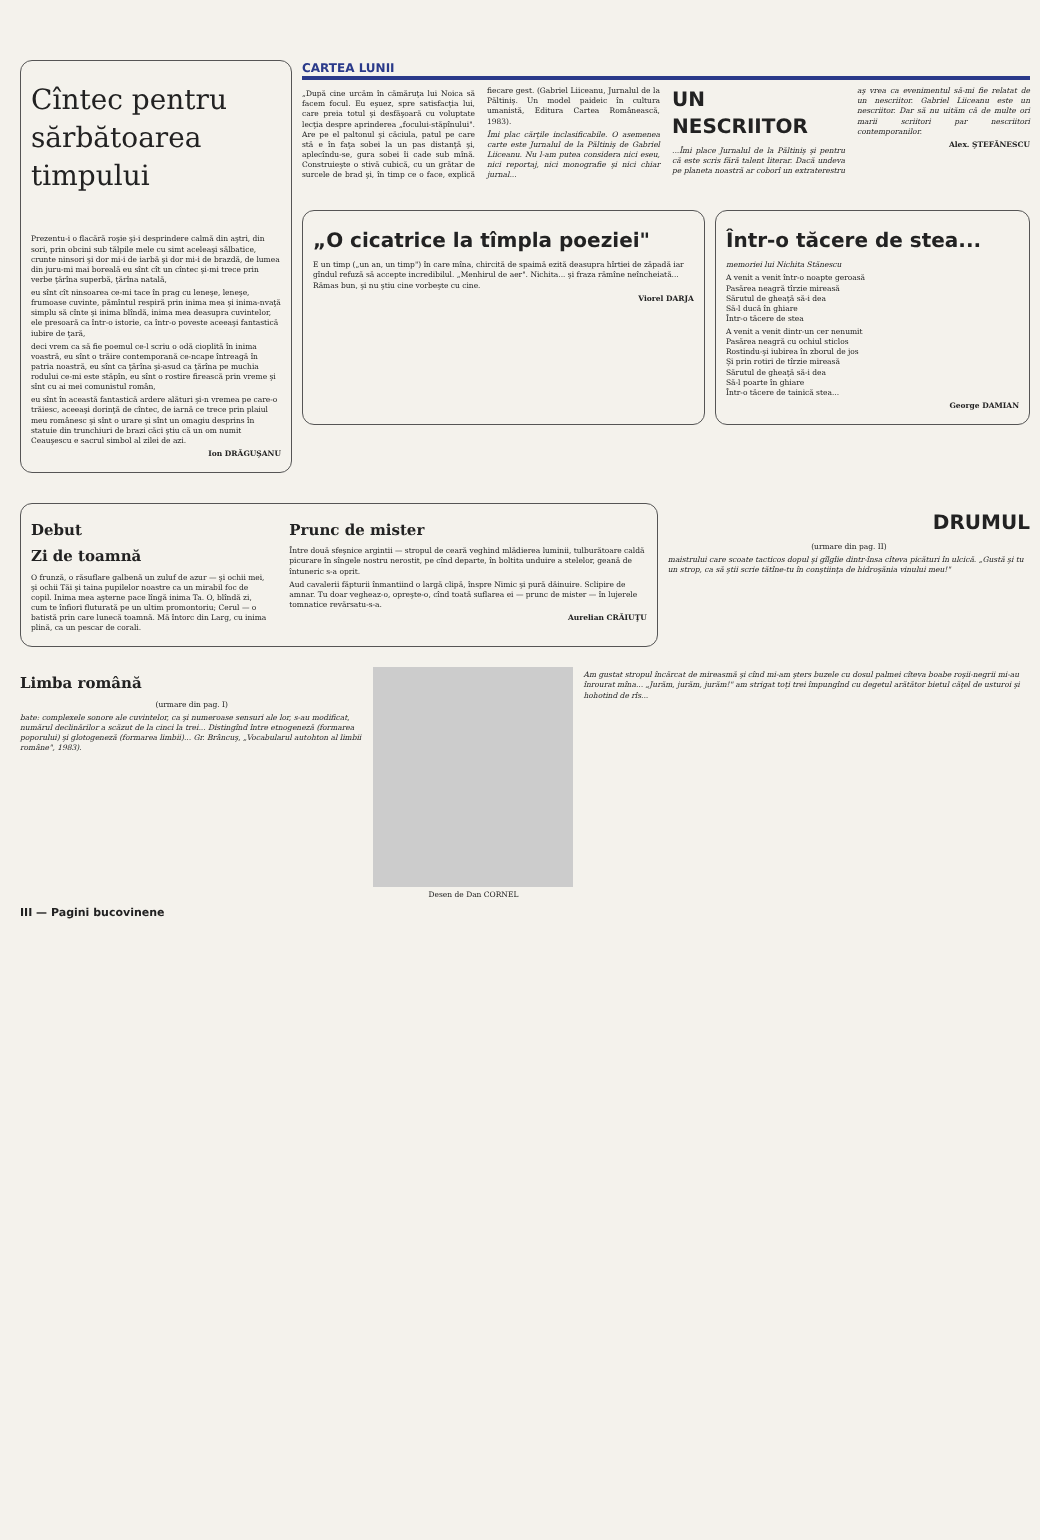Cîntec pentru sărbătoarea timpului
Prezentu-i o flacără roşie şi-i desprindere calmă din aştri, din sori, prin obcini sub tălpile mele cu simt aceleaşi sălbatice, crunte ninsori şi dor mi-i de iarbă şi dor mi-i de brazdă, de lumea din juru-mi mai boreală eu sînt cît un cîntec şi-mi trece prin verbe ţărîna superbă, ţărîna natală,
eu sînt cît ninsoarea ce-mi tace în prag cu leneşe, leneşe, frumoase cuvinte, pămîntul respiră prin inima mea şi inima-nvaţă simplu să cînte şi inima blîndă, inima mea deasupra cuvintelor, ele presoară ca într-o istorie, ca într-o poveste aceeaşi fantastică iubire de ţară,
deci vrem ca să fie poemul ce-l scriu o odă cioplită în inima voastră, eu sînt o trăire contemporană ce-ncape întreagă în patria noastră, eu sînt ca ţărîna şi-asud ca ţărîna pe muchia rodului ce-mi este stăpîn, eu sînt o rostire firească prin vreme şi sînt cu ai mei comunistul român,
eu sînt în această fantastică ardere alături şi-n vremea pe care-o trăiesc, aceeaşi dorinţă de cîntec, de iarnă ce trece prin plaiul meu românesc şi sînt o urare şi sînt un omagiu desprins în statuie din trunchiuri de brazi căci ştiu că un om numit Ceauşescu e sacrul simbol al zilei de azi.
Ion DRĂGUŞANU
CARTEA LUNII
„După cine urcăm în cămăruţa lui Noica să facem focul. Eu eşuez, spre satisfacţia lui, care preia totul şi desfăşoară cu voluptate lecţia despre aprinderea „focului-stăpînului". Are pe el paltonul şi căciula, patul pe care stă e în faţa sobei la un pas distanţă şi, aplecîndu-se, gura sobei îi cade sub mînă. Construieşte o stivă cubică, cu un grătar de surcele de brad şi, în timp ce o face, explică fiecare gest. (Gabriel Liiceanu, Jurnalul de la Păltiniş. Un model paideic în cultura umanistă, Editura Cartea Românească, 1983).
Îmi plac cărţile inclasificabile. O asemenea carte este Jurnalul de la Păltiniş de Gabriel Liiceanu. Nu l-am putea considera nici eseu, nici reportaj, nici monografie şi nici chiar jurnal...
UN NESCRIITOR
...Îmi place Jurnalul de la Păltiniş şi pentru că este scris fără talent literar. Dacă undeva pe planeta noastră ar coborî un extraterestru aş vrea ca evenimentul să-mi fie relatat de un nescriitor. Gabriel Liiceanu este un nescriitor. Dar să nu uităm că de multe ori marii scriitori par nescriitori contemporanilor.
Alex. ŞTEFĂNESCU
„O cicatrice la tîmpla poeziei"
E un timp („un an, un timp") în care mîna, chircită de spaimă ezită deasupra hîrtiei de zăpadă iar gîndul refuză să accepte incredibilul. „Menhirul de aer". Nichita... şi fraza rămîne neîncheiată... Rămas bun, şi nu ştiu cine vorbeşte cu cine.
Viorel DARJA
Într-o tăcere de stea...
memoriei lui Nichita Stănescu
A venit a venit într-o noapte geroasă
Pasărea neagră tîrzie mireasă
Sărutul de gheaţă să-i dea
Să-l ducă în ghiare
Într-o tăcere de stea
A venit a venit dintr-un cer nenumit
Pasărea neagră cu ochiul sticlos
Rostindu-şi iubirea în zborul de jos
Şi prin rotiri de tîrzie mireasă
Sărutul de gheaţă să-i dea
Să-l poarte în ghiare
Într-o tăcere de tainică stea...
George DAMIAN
Debut
Zi de toamnă
O frunză, o răsuflare galbenă un zuluf de azur — şi ochii mei, şi ochii Tăi şi taina pupilelor noastre ca un mirabil foc de copil. Inima mea aşterne pace lîngă inima Ta. O, blîndă zi, cum te înfiori fluturată pe un ultim promontoriu; Cerul — o batistă prin care lunecă toamnă. Mă întorc din Larg, cu inima plină, ca un pescar de corali.
Prunc de mister
Între două sfeşnice argintii — stropul de ceară veghind mlădierea luminii, tulburătoare caldă picurare în sîngele nostru nerostit, pe cînd departe, în boltita unduire a stelelor, geană de întuneric s-a oprit.
Aud cavalerii făpturii înmantiind o largă clipă, înspre Nimic şi pură dăinuire. Sclipire de amnar. Tu doar vegheaz-o, opreşte-o, cînd toată suflarea ei — prunc de mister — în lujerele tomnatice revărsatu-s-a.
Aurelian CRĂIUŢU
DRUMUL
(urmare din pag. II)
maistrului care scoate tacticos dopul şi gîlgîie dintr-însa cîteva picături în ulcică. „Gustă şi tu un strop, ca să ştii scrie tătîne-tu în conştiinţa de hidroşănia vinului meu!"
Limba română
(urmare din pag. I)
bate: complexele sonore ale cuvintelor, ca şi numeroase sensuri ale lor, s-au modificat, numărul declinărilor a scăzut de la cinci la trei... Distingînd între etnogeneză (formarea poporului) şi glotogeneză (formarea limbii)... Gr. Brâncuş, „Vocabularul autohton al limbii române", 1983).
Desen de Dan CORNEL Am gustat stropul încărcat de mireasmă şi cînd mi-am şters buzele cu dosul palmei cîteva boabe roşii-negrii mi-au înrourat mîna... „Jurăm, jurăm, jurăm!" am strigat toţi trei împungînd cu degetul arătător bietul căţel de usturoi şi hohotind de rîs...
III — Pagini bucovinene